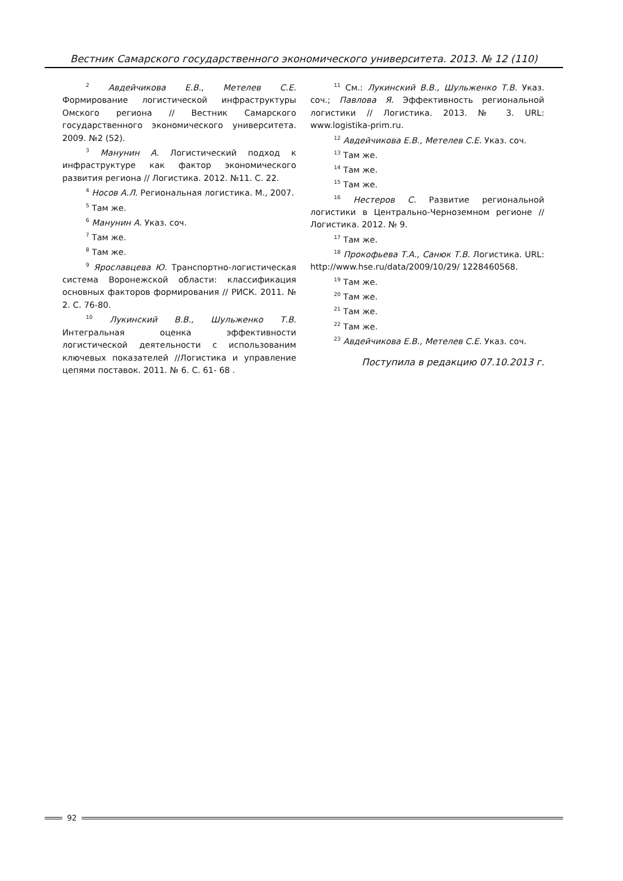Вестник Самарского государственного экономического университета. 2013. № 12 (110)
<sup>2</sup> Авдейчикова Е.В., Метелев С.Е. Формирование логистической инфраструктуры Омского региона // Вестник Самарского государственного экономического университета. 2009. №2 (52).
<sup>3</sup> Манунин А. Логистический подход к инфраструктуре как фактор экономического развития региона // Логистика. 2012. №11. С. 22.
<sup>4</sup> Носов А.Л. Региональная логистика. М., 2007.
<sup>5</sup> Там же.
<sup>6</sup> Манунин А. Указ. соч.
<sup>7</sup> Там же.
<sup>8</sup> Там же.
<sup>9</sup> Ярославцева Ю. Транспортно-логистическая система Воронежской области: классификация основных факторов формирования // РИСК. 2011. № 2. С. 76-80.
<sup>10</sup> Лукинский В.В., Шульженко Т.В. Интегральная оценка эффективности логистической деятельности с использованим ключевых показателей //Логистика и управление цепями поставок. 2011. № 6. С. 61- 68 .
<sup>11</sup> См.: Лукинский В.В., Шульженко Т.В. Указ. соч.; Павлова Я. Эффективность региональной логистики // Логистика. 2013. № 3. URL: www.logistika-prim.ru.
<sup>12</sup> Авдейчикова Е.В., Метелев С.Е. Указ. соч.
<sup>13</sup> Там же.
<sup>14</sup> Там же.
<sup>15</sup> Там же.
<sup>16</sup> Нестеров С. Развитие региональной логистики в Центрально-Черноземном регионе // Логистика. 2012. № 9.
<sup>17</sup> Там же.
<sup>18</sup> Прокофьева Т.А., Санюк Т.В. Логистика. URL: http://www.hse.ru/data/2009/10/29/ 1228460568.
<sup>19</sup> Там же.
<sup>20</sup> Там же.
<sup>21</sup> Там же.
<sup>22</sup> Там же.
<sup>23</sup> Авдейчикова Е.В., Метелев С.Е. Указ. соч.
Поступила в редакцию 07.10.2013 г.
92